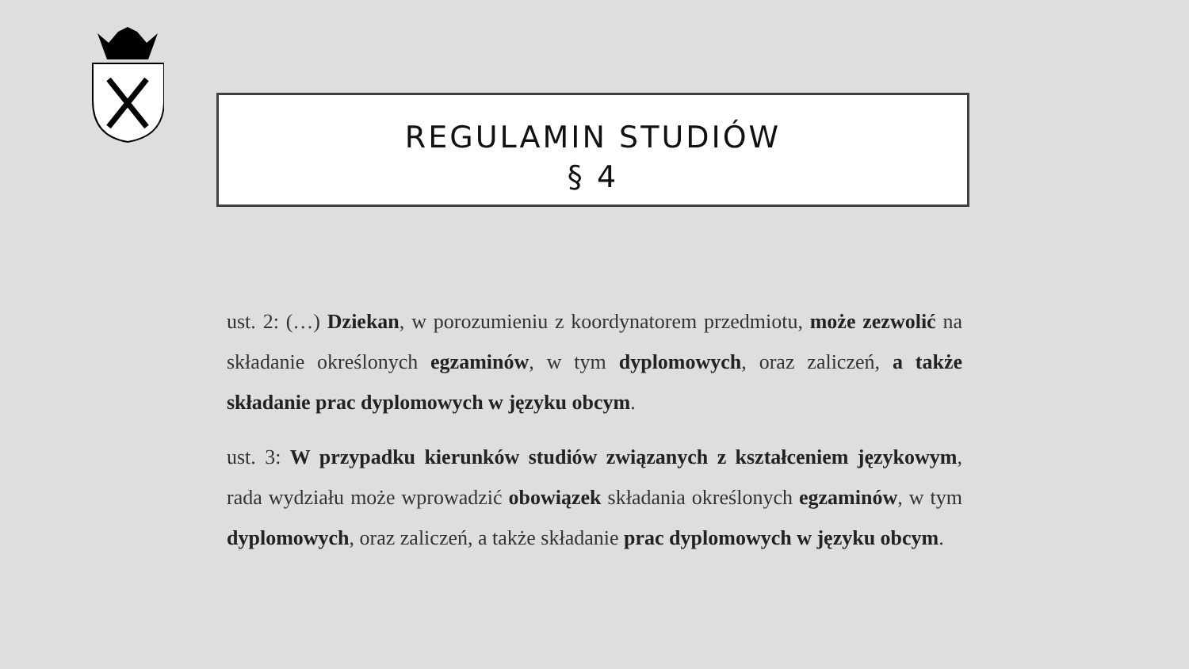REGULAMIN STUDIÓW
§ 4
ust. 2: (…) Dziekan, w porozumieniu z koordynatorem przedmiotu, może zezwolić na składanie określonych egzaminów, w tym dyplomowych, oraz zaliczeń, a także składanie prac dyplomowych w języku obcym.
ust. 3: W przypadku kierunków studiów związanych z kształceniem językowym, rada wydziału może wprowadzić obowiązek składania określonych egzaminów, w tym dyplomowych, oraz zaliczeń, a także składanie prac dyplomowych w języku obcym.